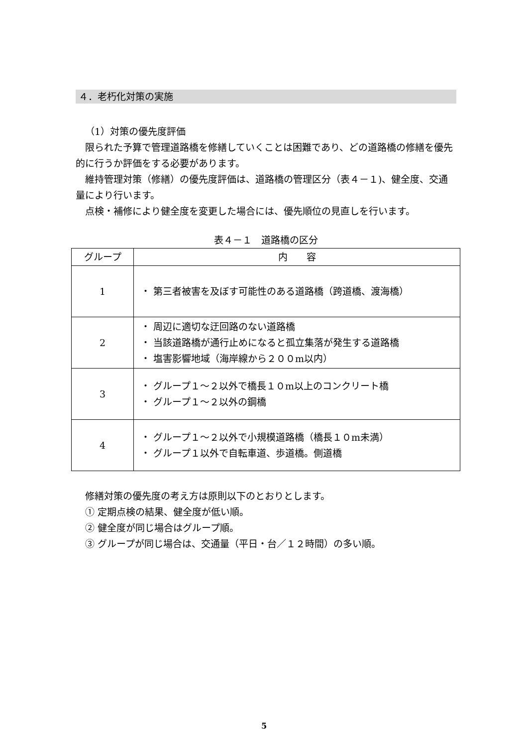４．老朽化対策の実施
（1）対策の優先度評価
限られた予算で管理道路橋を修繕していくことは困難であり、どの道路橋の修繕を優先的に行うか評価をする必要があります。
維持管理対策（修繕）の優先度評価は、道路橋の管理区分（表４－１)、健全度、交通量により行います。
点検・補修により健全度を変更した場合には、優先順位の見直しを行います。
表４－１　道路橋の区分
| グループ | 内 容 |
| --- | --- |
| 1 | ・ 第三者被害を及ぼす可能性のある道路橋（跨道橋、渡海橋） |
| 2 | ・ 周辺に適切な迂回路のない道路橋 ・ 当該道路橋が通行止めになると孤立集落が発生する道路橋 ・ 塩害影響地域（海岸線から２００m以内） |
| 3 | ・ グループ１～２以外で橋長１０m以上のコンクリート橋 ・ グループ１～２以外の鋼橋 |
| 4 | ・ グループ１～２以外で小規模道路橋（橋長１０m未満） ・ グループ１以外で自転車道、歩道橋。側道橋 |
修繕対策の優先度の考え方は原則以下のとおりとします。
① 定期点検の結果、健全度が低い順。
② 健全度が同じ場合はグループ順。
③ グループが同じ場合は、交通量（平日・台／１２時間）の多い順。
5